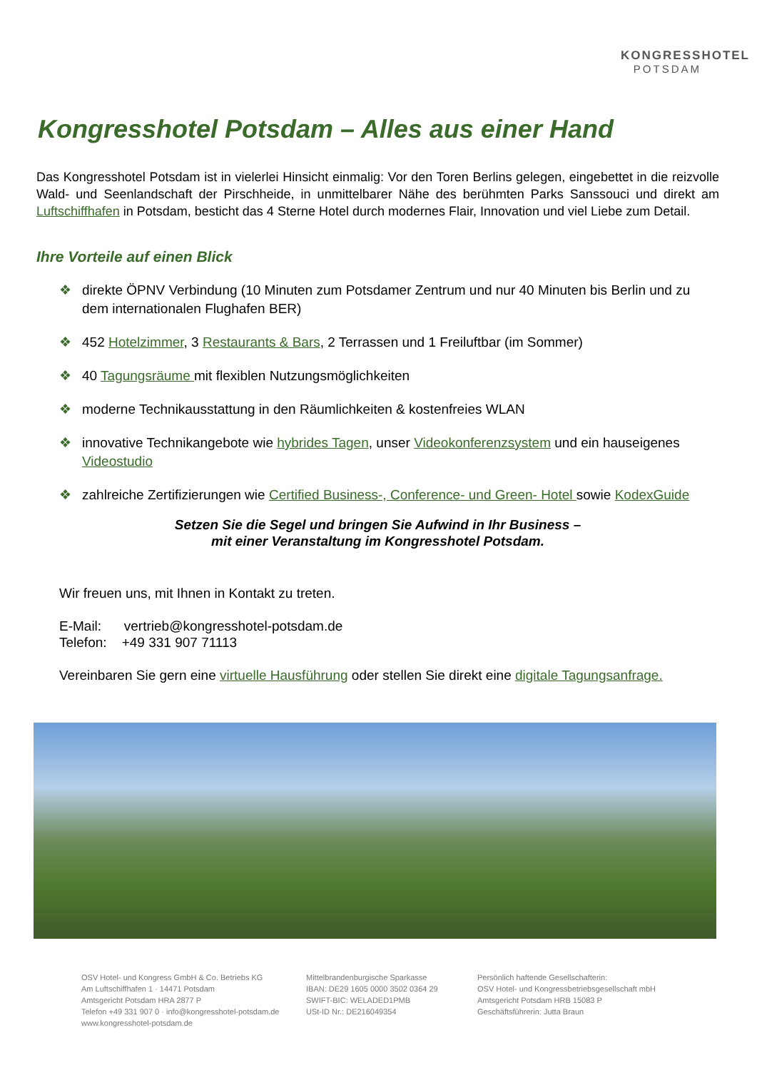KONGRESSHOTEL
POTSDAM
Kongresshotel Potsdam – Alles aus einer Hand
Das Kongresshotel Potsdam ist in vielerlei Hinsicht einmalig: Vor den Toren Berlins gelegen, eingebettet in die reizvolle Wald- und Seenlandschaft der Pirschheide, in unmittelbarer Nähe des berühmten Parks Sanssouci und direkt am Luftschiffhafen in Potsdam, besticht das 4 Sterne Hotel durch modernes Flair, Innovation und viel Liebe zum Detail.
Ihre Vorteile auf einen Blick
❖ direkte ÖPNV Verbindung (10 Minuten zum Potsdamer Zentrum und nur 40 Minuten bis Berlin und zu dem internationalen Flughafen BER)
❖ 452 Hotelzimmer, 3 Restaurants & Bars, 2 Terrassen und 1 Freiluftbar (im Sommer)
❖ 40 Tagungsräume mit flexiblen Nutzungsmöglichkeiten
❖ moderne Technikausstattung in den Räumlichkeiten & kostenfreies WLAN
❖ innovative Technikangebote wie hybrides Tagen, unser Videokonferenzsystem und ein hauseigenes Videostudio
❖ zahlreiche Zertifizierungen wie Certified Business-, Conference- und Green- Hotel sowie KodexGuide
Setzen Sie die Segel und bringen Sie Aufwind in Ihr Business –
mit einer Veranstaltung im Kongresshotel Potsdam.
Wir freuen uns, mit Ihnen in Kontakt zu treten.
E-Mail: vertrieb@kongresshotel-potsdam.de
Telefon: +49 331 907 71113
Vereinbaren Sie gern eine virtuelle Hausführung oder stellen Sie direkt eine digitale Tagungsanfrage.
OSV Hotel- und Kongress GmbH & Co. Betriebs KG
Am Luftschiffhafen 1 · 14471 Potsdam
Amtsgericht Potsdam HRA 2877 P
Telefon +49 331 907 0 · info@kongresshotel-potsdam.de
www.kongresshotel-potsdam.de
Mittelbrandenburgische Sparkasse
IBAN: DE29 1605 0000 3502 0364 29
SWIFT-BIC: WELADED1PMB
USt-ID Nr.: DE216049354
Persönlich haftende Gesellschafterin:
OSV Hotel- und Kongressbetriebsgesellschaft mbH
Amtsgericht Potsdam HRB 15083 P
Geschäftsführerin: Jutta Braun